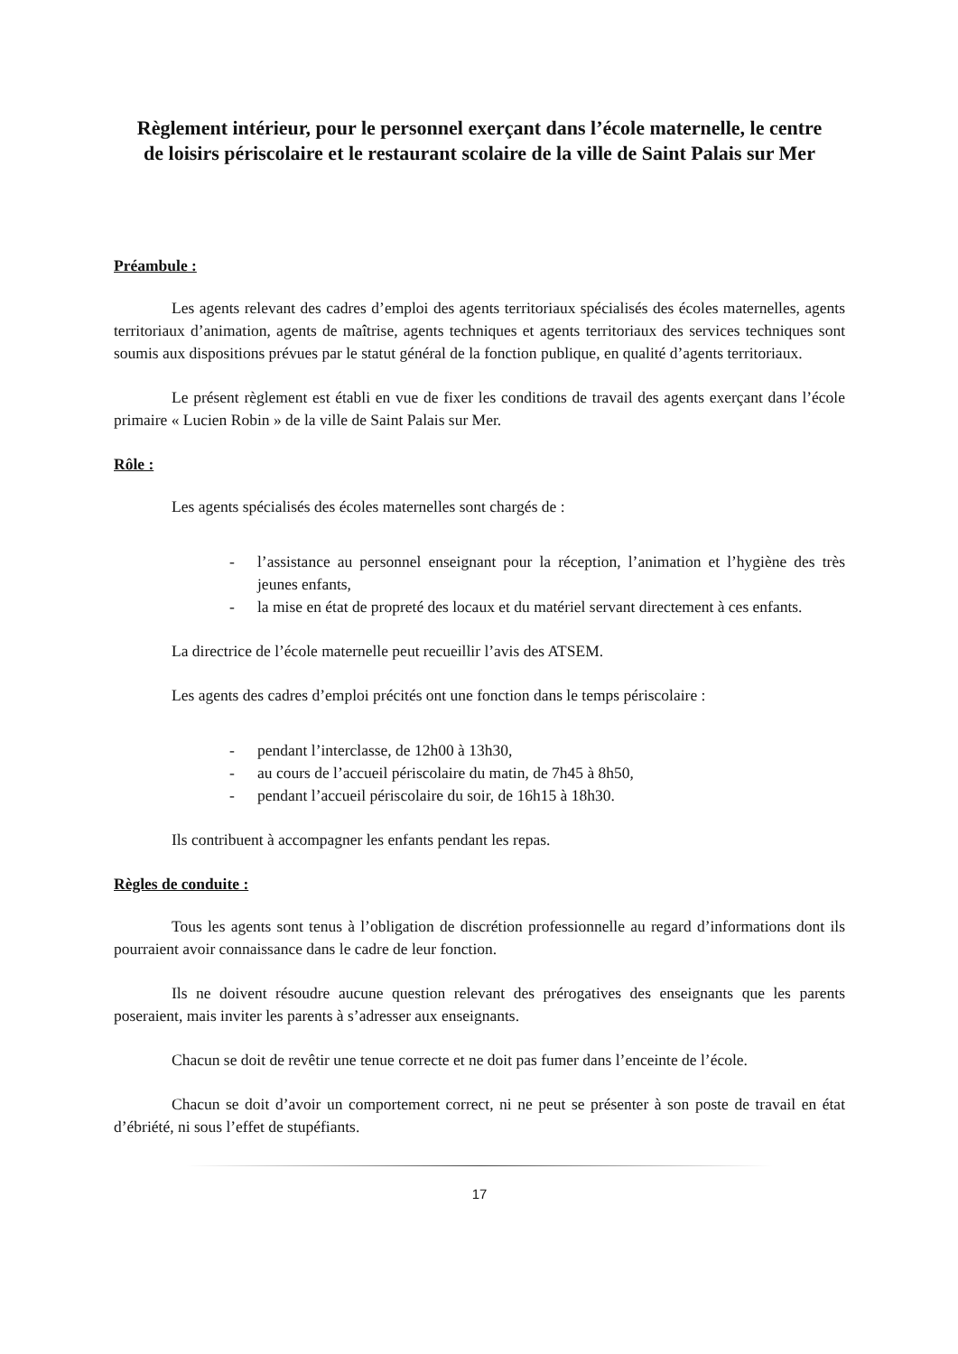Règlement intérieur, pour le personnel exerçant dans l’école maternelle, le centre de loisirs périscolaire et le restaurant scolaire de la ville de Saint Palais sur Mer
Préambule :
Les agents relevant des cadres d’emploi des agents territoriaux spécialisés des écoles maternelles, agents territoriaux d’animation, agents de maîtrise, agents techniques et agents territoriaux des services techniques sont soumis aux dispositions prévues par le statut général de la fonction publique, en qualité d’agents territoriaux.
Le présent règlement est établi en vue de fixer les conditions de travail des agents exerçant dans l’école primaire « Lucien Robin » de la ville de Saint Palais sur Mer.
Rôle :
Les agents spécialisés des écoles maternelles sont chargés de :
- l’assistance au personnel enseignant pour la réception, l’animation et l’hygiène des très jeunes enfants,
- la mise en état de propreté des locaux et du matériel servant directement à ces enfants.
La directrice de l’école maternelle peut recueillir l’avis des ATSEM.
Les agents des cadres d’emploi précités ont une fonction dans le temps périscolaire :
- pendant l’interclasse, de 12h00 à 13h30,
- au cours de l’accueil périscolaire du matin, de 7h45 à 8h50,
- pendant l’accueil périscolaire du soir, de 16h15 à 18h30.
Ils contribuent à accompagner les enfants pendant les repas.
Règles de conduite :
Tous les agents sont tenus à l’obligation de discrétion professionnelle au regard d’informations dont ils pourraient avoir connaissance dans le cadre de leur fonction.
Ils ne doivent résoudre aucune question relevant des prérogatives des enseignants que les parents poseraient, mais inviter les parents à s’adresser aux enseignants.
Chacun se doit de revêtir une tenue correcte et ne doit pas fumer dans l’enceinte de l’école.
Chacun se doit d’avoir un comportement correct, ni ne peut se présenter à son poste de travail en état d’ébriété, ni sous l’effet de stupéfiants.
17